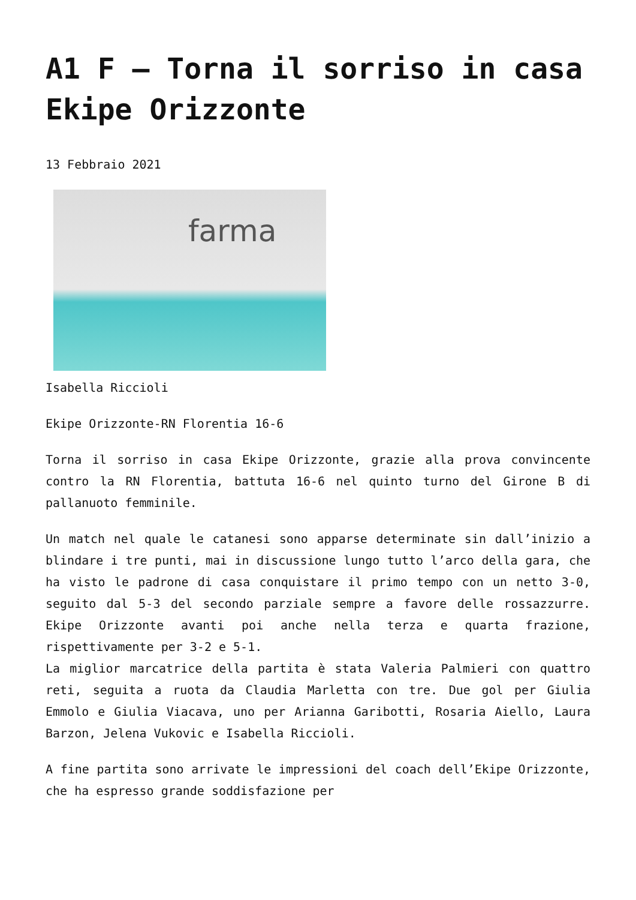A1 F – Torna il sorriso in casa Ekipe Orizzonte
13 Febbraio 2021
farma
Isabella Riccioli
Ekipe Orizzonte-RN Florentia 16-6
Torna il sorriso in casa Ekipe Orizzonte, grazie alla prova convincente contro la RN Florentia, battuta 16-6 nel quinto turno del Girone B di pallanuoto femminile.
Un match nel quale le catanesi sono apparse determinate sin dall’inizio a blindare i tre punti, mai in discussione lungo tutto l’arco della gara, che ha visto le padrone di casa conquistare il primo tempo con un netto 3-0, seguito dal 5-3 del secondo parziale sempre a favore delle rossazzurre. Ekipe Orizzonte avanti poi anche nella terza e quarta frazione, rispettivamente per 3-2 e 5-1.
La miglior marcatrice della partita è stata Valeria Palmieri con quattro reti, seguita a ruota da Claudia Marletta con tre. Due gol per Giulia Emmolo e Giulia Viacava, uno per Arianna Garibotti, Rosaria Aiello, Laura Barzon, Jelena Vukovic e Isabella Riccioli.
A fine partita sono arrivate le impressioni del coach dell’Ekipe Orizzonte, che ha espresso grande soddisfazione per